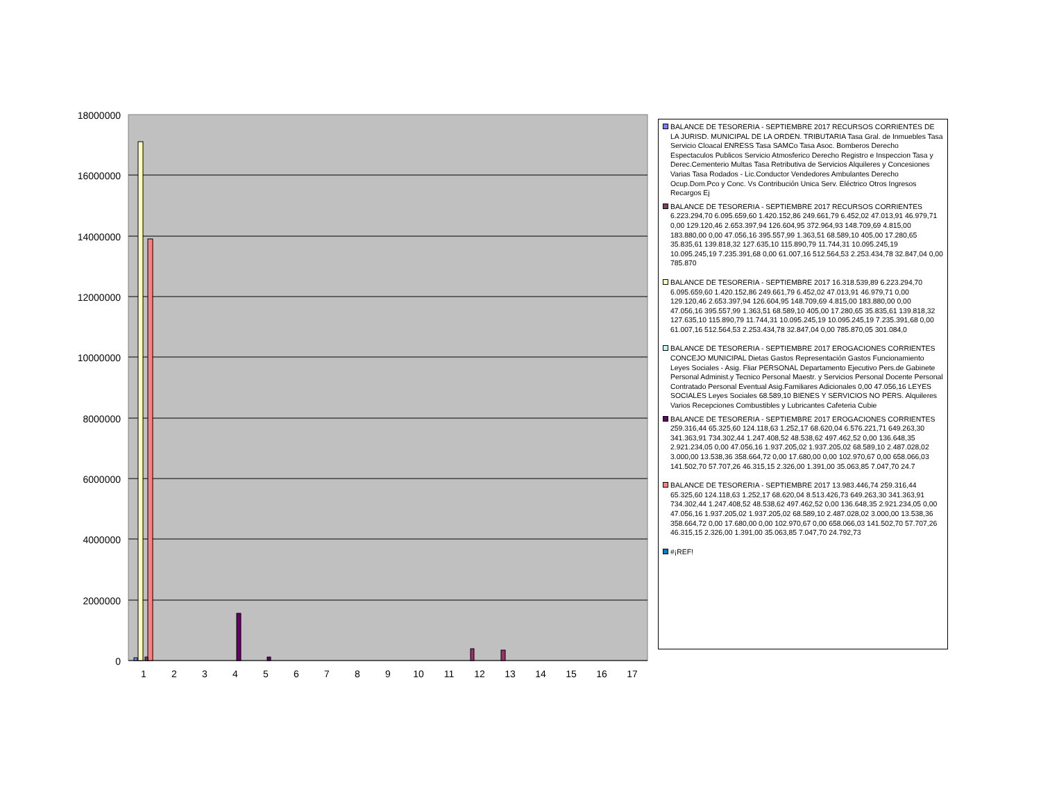18000000
16000000
14000000
12000000
10000000
8000000
6000000
4000000
2000000
0
1
2
3
4
5
6
7
8
9
10
11
12
13
14
15
16
17
BALANCE DE TESORERIA - SEPTIEMBRE 2017 RECURSOS CORRIENTES DE LA JURISD. MUNICIPAL DE LA ORDEN. TRIBUTARIA Tasa Gral. de Inmuebles Tasa Servicio Cloacal ENRESS Tasa SAMCo Tasa Asoc. Bomberos Derecho Espectaculos Publicos Servicio Atmosferico Derecho Registro e Inspeccion Tasa y Derec.Cementerio Multas Tasa Retributiva de Servicios Alquileres y Concesiones Varias Tasa Rodados - Lic.Conductor Vendedores Ambulantes Derecho Ocup.Dom.Pco y Conc. Vs Contribución Unica Serv. Eléctrico Otros Ingresos Recargos Ej
BALANCE DE TESORERIA - SEPTIEMBRE 2017 RECURSOS CORRIENTES 6.223.294,70 6.095.659,60 1.420.152,86 249.661,79 6.452,02 47.013,91 46.979,71 0,00 129.120,46 2.653.397,94 126.604,95 372.964,93 148.709,69 4.815,00 183.880,00 0,00 47.056,16 395.557,99 1.363,51 68.589,10 405,00 17.280,65 35.835,61 139.818,32 127.635,10 115.890,79 11.744,31 10.095.245,19 10.095.245,19 7.235.391,68 0,00 61.007,16 512.564,53 2.253.434,78 32.847,04 0,00 785.870
BALANCE DE TESORERIA - SEPTIEMBRE 2017 16.318.539,89 6.223.294,70 6.095.659,60 1.420.152,86 249.661,79 6.452,02 47.013,91 46.979,71 0,00 129.120,46 2.653.397,94 126.604,95 148.709,69 4.815,00 183.880,00 0,00 47.056,16 395.557,99 1.363,51 68.589,10 405,00 17.280,65 35.835,61 139.818,32 127.635,10 115.890,79 11.744,31 10.095.245,19 10.095.245,19 7.235.391,68 0,00 61.007,16 512.564,53 2.253.434,78 32.847,04 0,00 785.870,05 301.084,0
BALANCE DE TESORERIA - SEPTIEMBRE 2017 EROGACIONES CORRIENTES CONCEJO MUNICIPAL Dietas Gastos Representación Gastos Funcionamiento Leyes Sociales - Asig. Fliar PERSONAL Departamento Ejecutivo Pers.de Gabinete Personal Administ.y Tecnico Personal Maestr. y Servicios Personal Docente Personal Contratado Personal Eventual Asig.Familiares Adicionales 0,00 47.056,16 LEYES SOCIALES Leyes Sociales 68.589,10 BIENES Y SERVICIOS NO PERS. Alquileres Varios Recepciones Combustibles y Lubricantes Cafeteria Cubie
BALANCE DE TESORERIA - SEPTIEMBRE 2017 EROGACIONES CORRIENTES 259.316,44 65.325,60 124.118,63 1.252,17 68.620,04 6.576.221,71 649.263,30 341.363,91 734.302,44 1.247.408,52 48.538,62 497.462,52 0,00 136.648,35 2.921.234,05 0,00 47.056,16 1.937.205,02 1.937.205,02 68.589,10 2.487.028,02 3.000,00 13.538,36 358.664,72 0,00 17.680,00 0,00 102.970,67 0,00 658.066,03 141.502,70 57.707,26 46.315,15 2.326,00 1.391,00 35.063,85 7.047,70 24.7
BALANCE DE TESORERIA - SEPTIEMBRE 2017 13.983.446,74 259.316,44 65.325,60 124.118,63 1.252,17 68.620,04 8.513.426,73 649.263,30 341.363,91 734.302,44 1.247.408,52 48.538,62 497.462,52 0,00 136.648,35 2.921.234,05 0,00 47.056,16 1.937.205,02 1.937.205,02 68.589,10 2.487.028,02 3.000,00 13.538,36 358.664,72 0,00 17.680,00 0,00 102.970,67 0,00 658.066,03 141.502,70 57.707,26 46.315,15 2.326,00 1.391,00 35.063,85 7.047,70 24.792,73
#¡REF!